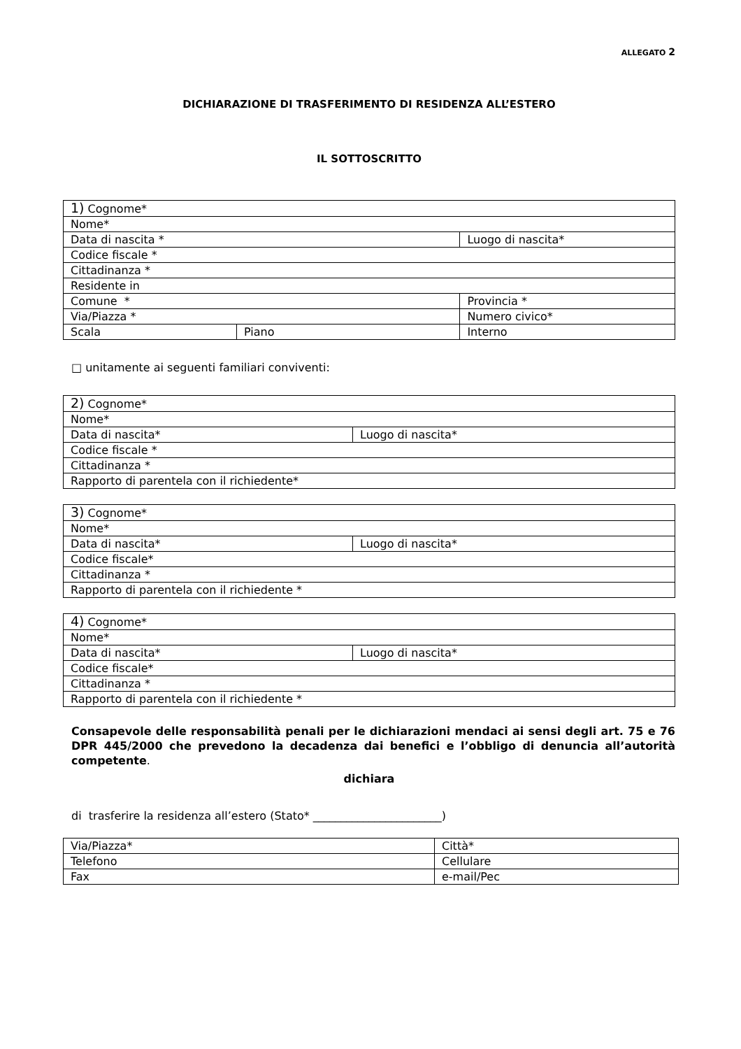ALLEGATO 2
DICHIARAZIONE DI TRASFERIMENTO DI RESIDENZA ALL’ESTERO
IL SOTTOSCRITTO
| 1) Cognome* | | |
| Nome* | | |
| Data di nascita * | | Luogo di nascita* |
| Codice fiscale * | | |
| Cittadinanza * | | |
| Residente in | | |
| Comune * | | Provincia * |
| Via/Piazza * | | Numero civico* |
| Scala | Piano | Interno |
□ unitamente ai seguenti familiari conviventi:
| 2) Cognome* | |
| Nome* | |
| Data di nascita* | Luogo di nascita* |
| Codice fiscale * | |
| Cittadinanza * | |
| Rapporto di parentela con il richiedente* | |
| 3) Cognome* | |
| Nome* | |
| Data di nascita* | Luogo di nascita* |
| Codice fiscale* | |
| Cittadinanza * | |
| Rapporto di parentela con il richiedente * | |
| 4) Cognome* | |
| Nome* | |
| Data di nascita* | Luogo di nascita* |
| Codice fiscale* | |
| Cittadinanza * | |
| Rapporto di parentela con il richiedente * | |
Consapevole delle responsabilità penali per le dichiarazioni mendaci ai sensi degli art. 75 e 76 DPR 445/2000 che prevedono la decadenza dai benefici e l’obbligo di denuncia all’autorità competente.
dichiara
di trasferire la residenza all’estero (Stato* _______________________)
| Via/Piazza* | Città* |
| Telefono | Cellulare |
| Fax | e-mail/Pec |